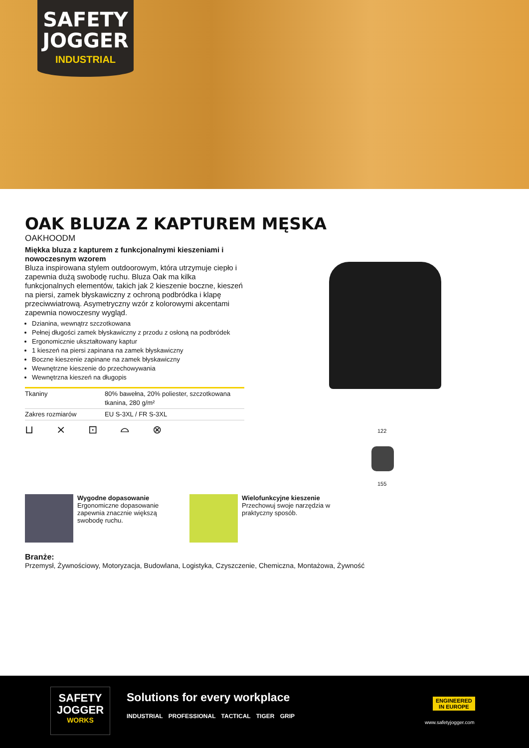SAFETY
JOGGER
INDUSTRIAL
OAK BLUZA Z KAPTUREM MĘSKA
OAKHOODM
Miękka bluza z kapturem z funkcjonalnymi kieszeniami i nowoczesnym wzorem
Bluza inspirowana stylem outdoorowym, która utrzymuje ciepło i zapewnia dużą swobodę ruchu. Bluza Oak ma kilka funkcjonalnych elementów, takich jak 2 kieszenie boczne, kieszeń na piersi, zamek błyskawiczny z ochroną podbródka i klapę przeciwwiatrową. Asymetryczny wzór z kolorowymi akcentami zapewnia nowoczesny wygląd.
Dzianina, wewnątrz szczotkowana
Pełnej długości zamek błyskawiczny z przodu z osłoną na podbródek
Ergonomicznie ukształtowany kaptur
1 kieszeń na piersi zapinana na zamek błyskawiczny
Boczne kieszenie zapinane na zamek błyskawiczny
Wewnętrzne kieszenie do przechowywania
Wewnętrzna kieszeń na długopis
| Tkaniny | 80% bawełna, 20% poliester, szczotkowana tkanina, 280 g/m² |
| Zakres rozmiarów | EU S-3XL / FR S-3XL |
⊔ ⨯ ⊡ ⌓ ⊗
122
155
Wygodne dopasowanie
Ergonomiczne dopasowanie zapewnia znacznie większą swobodę ruchu.
Wielofunkcyjne kieszenie
Przechowuj swoje narzędzia w praktyczny sposób.
Branże:
Przemysł, Żywnościowy, Motoryzacja, Budowlana, Logistyka, Czyszczenie, Chemiczna, Montażowa, Żywność
SAFETY
JOGGER
WORKS
Solutions for every workplace
INDUSTRIAL PROFESSIONAL TACTICAL TIGER GRIP
ENGINEERED
IN EUROPE
www.safetyjogger.com